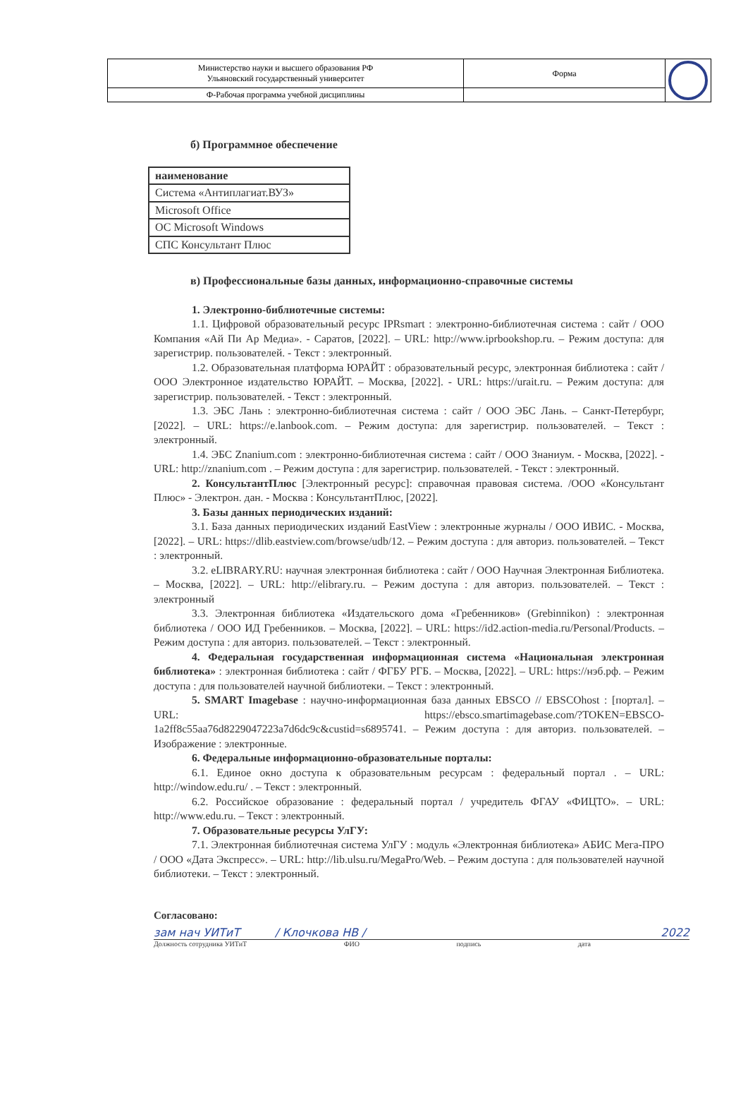| Министерство науки и высшего образования РФ Ульяновский государственный университет | Форма | |
| Ф-Рабочая программа учебной дисциплины | | |
б) Программное обеспечение
| наименование |
| Система «Антиплагиат.ВУЗ» |
| Microsoft Office |
| ОС Microsoft Windows |
| СПС Консультант Плюс |
в) Профессиональные базы данных, информационно-справочные системы
1. Электронно-библиотечные системы:
1.1. Цифровой образовательный ресурс IPRsmart : электронно-библиотечная система : сайт / ООО Компания «Ай Пи Ар Медиа». - Саратов, [2022]. – URL: http://www.iprbookshop.ru. – Режим доступа: для зарегистрир. пользователей. - Текст : электронный.
1.2. Образовательная платформа ЮРАЙТ : образовательный ресурс, электронная библиотека : сайт / ООО Электронное издательство ЮРАЙТ. – Москва, [2022]. - URL: https://urait.ru. – Режим доступа: для зарегистрир. пользователей. - Текст : электронный.
1.3. ЭБС Лань : электронно-библиотечная система : сайт / ООО ЭБС Лань. – Санкт-Петербург, [2022]. – URL: https://e.lanbook.com. – Режим доступа: для зарегистрир. пользователей. – Текст : электронный.
1.4. ЭБС Znanium.com : электронно-библиотечная система : сайт / ООО Знаниум. - Москва, [2022]. - URL: http://znanium.com . – Режим доступа : для зарегистрир. пользователей. - Текст : электронный.
2. КонсультантПлюс [Электронный ресурс]: справочная правовая система. /ООО «Консультант Плюс» - Электрон. дан. - Москва : КонсультантПлюс, [2022].
3. Базы данных периодических изданий:
3.1. База данных периодических изданий EastView : электронные журналы / ООО ИВИС. - Москва, [2022]. – URL: https://dlib.eastview.com/browse/udb/12. – Режим доступа : для авториз. пользователей. – Текст : электронный.
3.2. eLIBRARY.RU: научная электронная библиотека : сайт / ООО Научная Электронная Библиотека. – Москва, [2022]. – URL: http://elibrary.ru. – Режим доступа : для авториз. пользователей. – Текст : электронный
3.3. Электронная библиотека «Издательского дома «Гребенников» (Grebinnikon) : электронная библиотека / ООО ИД Гребенников. – Москва, [2022]. – URL: https://id2.action-media.ru/Personal/Products. – Режим доступа : для авториз. пользователей. – Текст : электронный.
4. Федеральная государственная информационная система «Национальная электронная библиотека» : электронная библиотека : сайт / ФГБУ РГБ. – Москва, [2022]. – URL: https://нэб.рф. – Режим доступа : для пользователей научной библиотеки. – Текст : электронный.
5. SMART Imagebase : научно-информационная база данных EBSCO // EBSCOhost : [портал]. – URL: https://ebsco.smartimagebase.com/?TOKEN=EBSCO-1a2ff8c55aa76d8229047223a7d6dc9c&custid=s6895741. – Режим доступа : для авториз. пользователей. – Изображение : электронные.
6. Федеральные информационно-образовательные порталы:
6.1. Единое окно доступа к образовательным ресурсам : федеральный портал . – URL: http://window.edu.ru/ . – Текст : электронный.
6.2. Российское образование : федеральный портал / учредитель ФГАУ «ФИЦТО». – URL: http://www.edu.ru. – Текст : электронный.
7. Образовательные ресурсы УлГУ:
7.1. Электронная библиотечная система УлГУ : модуль «Электронная библиотека» АБИС Мега-ПРО / ООО «Дата Экспресс». – URL: http://lib.ulsu.ru/MegaPro/Web. – Режим доступа : для пользователей научной библиотеки. – Текст : электронный.
Согласовано:
зам нач УИТиТ / Клочкова НВ / 2022
Должность сотрудника УИТиТ ФИО подпись дата